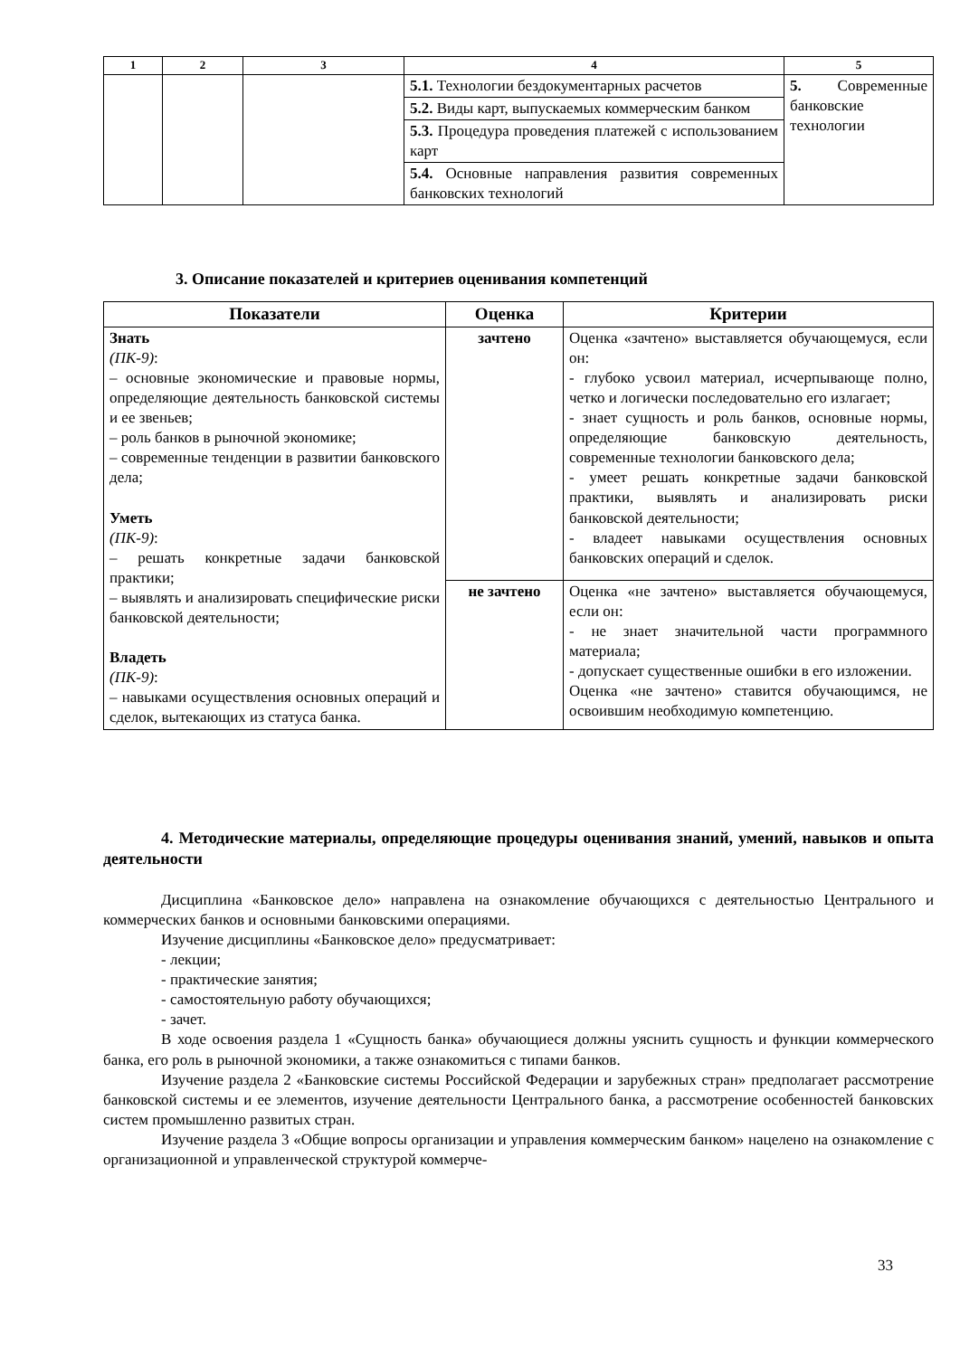| 1 | 2 | 3 | 4 | 5 |
| --- | --- | --- | --- | --- |
| | | | 5.1. Технологии бездокументарных расчетов | 5. Современные банковские технологии |
| | | | 5.2. Виды карт, выпускаемых коммерческим банком | |
| | | | 5.3. Процедура проведения платежей с использованием карт | |
| | | | 5.4. Основные направления развития современных банковских технологий | |
3. Описание показателей и критериев оценивания компетенций
| Показатели | Оценка | Критерии |
| --- | --- | --- |
| Знать (ПК-9) : – основные экономические и правовые нормы, определяющие деятельность банковской системы и ее звеньев; – роль банков в рыночной экономике; – современные тенденции в развитии банковского дела; Уметь (ПК-9) : – решать конкретные задачи банковской практики; – выявлять и анализировать специфические риски банковской деятельности; Владеть (ПК-9) : – навыками осуществления основных операций и сделок, вытекающих из статуса банка. | зачтено | Оценка «зачтено» выставляется обучающемуся, если он: - глубоко усвоил материал, исчерпывающе полно, четко и логически последовательно его излагает; - знает сущность и роль банков, основные нормы, определяющие банковскую деятельность, современные технологии банковского дела; - умеет решать конкретные задачи банковской практики, выявлять и анализировать риски банковской деятельности; - владеет навыками осуществления основных банковских операций и сделок. |
| | не зачтено | Оценка «не зачтено» выставляется обучающемуся, если он: - не знает значительной части программного материала; - допускает существенные ошибки в его изложении. Оценка «не зачтено» ставится обучающимся, не освоившим необходимую компетенцию. |
4. Методические материалы, определяющие процедуры оценивания знаний, умений, навыков и опыта деятельности
Дисциплина «Банковское дело» направлена на ознакомление обучающихся с деятельностью Центрального и коммерческих банков и основными банковскими операциями.
Изучение дисциплины «Банковское дело» предусматривает:
- лекции;
- практические занятия;
- самостоятельную работу обучающихся;
- зачет.
В ходе освоения раздела 1 «Сущность банка» обучающиеся должны уяснить сущность и функции коммерческого банка, его роль в рыночной экономики, а также ознакомиться с типами банков.
Изучение раздела 2 «Банковские системы Российской Федерации и зарубежных стран» предполагает рассмотрение банковской системы и ее элементов, изучение деятельности Центрального банка, а рассмотрение особенностей банковских систем промышленно развитых стран.
Изучение раздела 3 «Общие вопросы организации и управления коммерческим банком» нацелено на ознакомление с организационной и управленческой структурой коммерче-
33